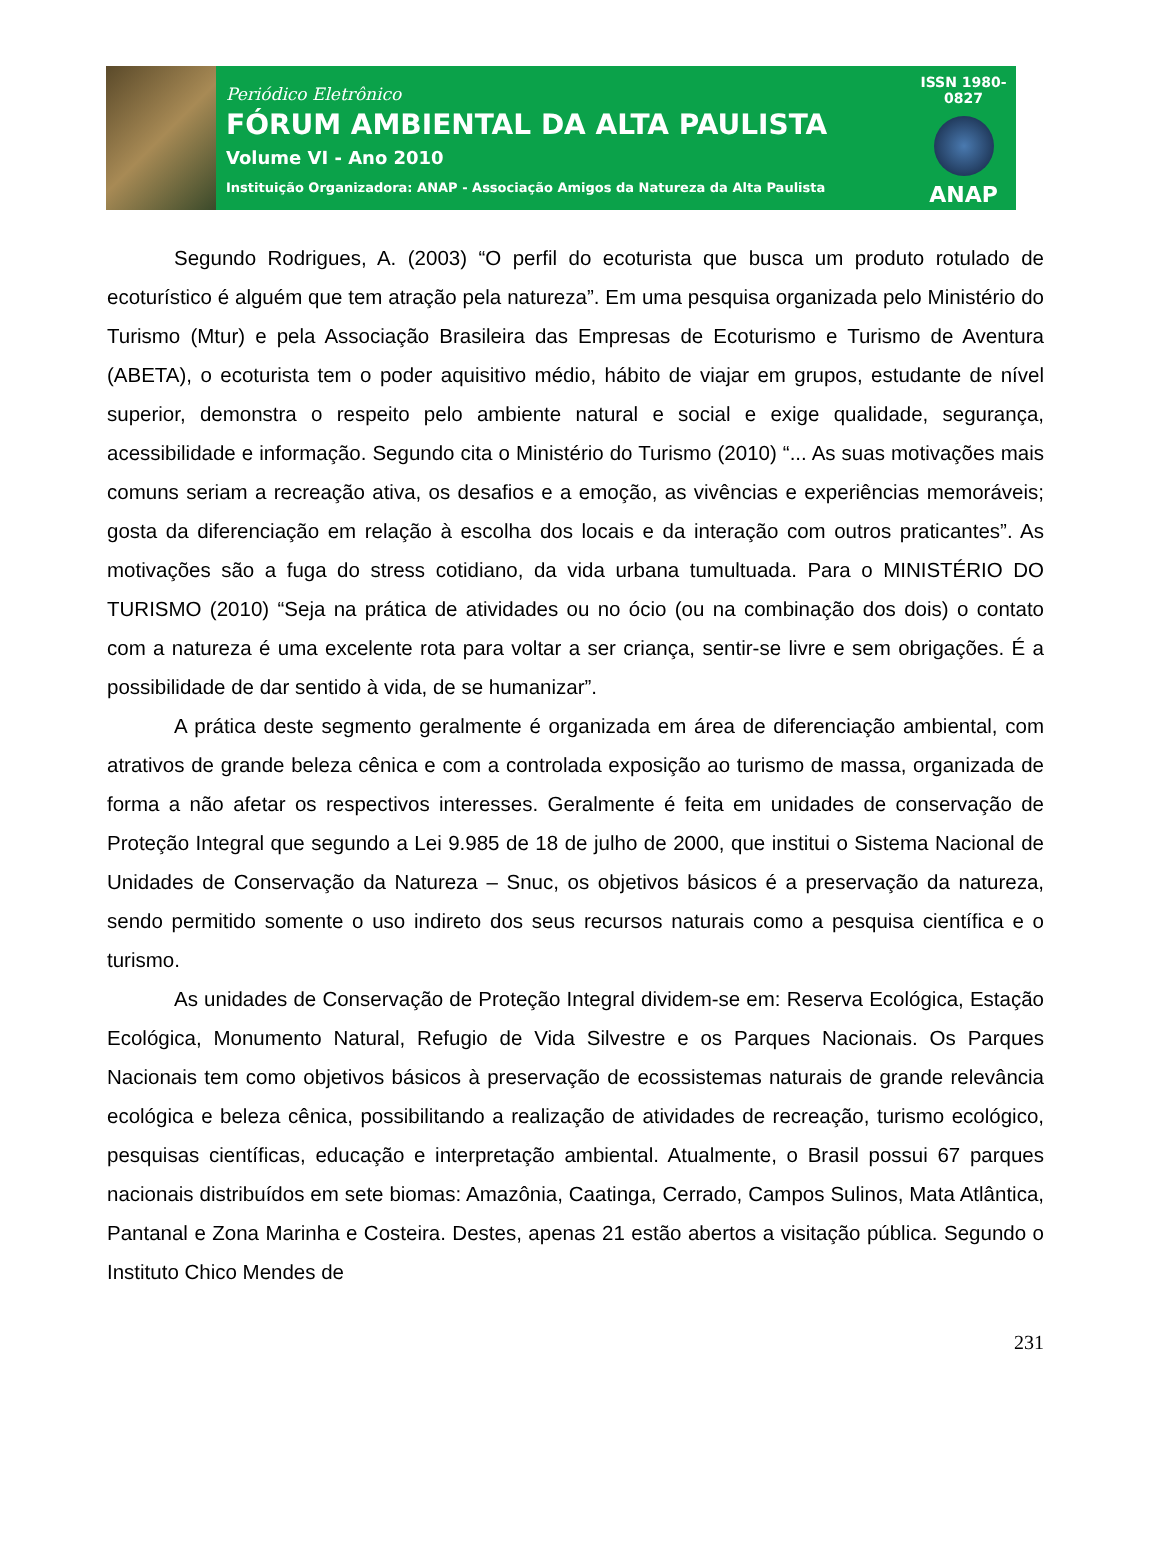Periódico Eletrônico
FÓRUM AMBIENTAL DA ALTA PAULISTA
Volume VI - Ano 2010
Instituição Organizadora: ANAP - Associação Amigos da Natureza da Alta Paulista
ISSN 1980-0827
ANAP
Segundo Rodrigues, A. (2003) “O perfil do ecoturista que busca um produto rotulado de ecoturístico é alguém que tem atração pela natureza”. Em uma pesquisa organizada pelo Ministério do Turismo (Mtur) e pela Associação Brasileira das Empresas de Ecoturismo e Turismo de Aventura (ABETA), o ecoturista tem o poder aquisitivo médio, hábito de viajar em grupos, estudante de nível superior, demonstra o respeito pelo ambiente natural e social e exige qualidade, segurança, acessibilidade e informação. Segundo cita o Ministério do Turismo (2010) “... As suas motivações mais comuns seriam a recreação ativa, os desafios e a emoção, as vivências e experiências memoráveis; gosta da diferenciação em relação à escolha dos locais e da interação com outros praticantes”. As motivações são a fuga do stress cotidiano, da vida urbana tumultuada. Para o MINISTÉRIO DO TURISMO (2010) “Seja na prática de atividades ou no ócio (ou na combinação dos dois) o contato com a natureza é uma excelente rota para voltar a ser criança, sentir-se livre e sem obrigações. É a possibilidade de dar sentido à vida, de se humanizar”.
A prática deste segmento geralmente é organizada em área de diferenciação ambiental, com atrativos de grande beleza cênica e com a controlada exposição ao turismo de massa, organizada de forma a não afetar os respectivos interesses. Geralmente é feita em unidades de conservação de Proteção Integral que segundo a Lei 9.985 de 18 de julho de 2000, que institui o Sistema Nacional de Unidades de Conservação da Natureza – Snuc, os objetivos básicos é a preservação da natureza, sendo permitido somente o uso indireto dos seus recursos naturais como a pesquisa científica e o turismo.
As unidades de Conservação de Proteção Integral dividem-se em: Reserva Ecológica, Estação Ecológica, Monumento Natural, Refugio de Vida Silvestre e os Parques Nacionais. Os Parques Nacionais tem como objetivos básicos à preservação de ecossistemas naturais de grande relevância ecológica e beleza cênica, possibilitando a realização de atividades de recreação, turismo ecológico, pesquisas científicas, educação e interpretação ambiental. Atualmente, o Brasil possui 67 parques nacionais distribuídos em sete biomas: Amazônia, Caatinga, Cerrado, Campos Sulinos, Mata Atlântica, Pantanal e Zona Marinha e Costeira. Destes, apenas 21 estão abertos a visitação pública. Segundo o Instituto Chico Mendes de
231